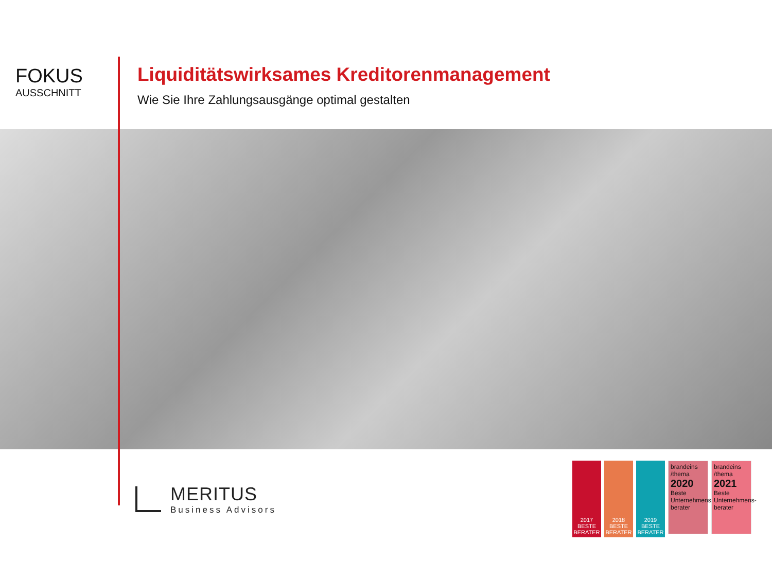FOKUS
AUSSCHNITT
Liquiditätswirksames Kreditorenmanagement
Wie Sie Ihre Zahlungsausgänge optimal gestalten
MERITUS
Business Advisors
2017
BESTE BERATER
2018
BESTE BERATER
2019
BESTE BERATER
brandeins /thema
2020
Beste Unternehmens-berater
brandeins /thema
2021
Beste Unternehmens-berater